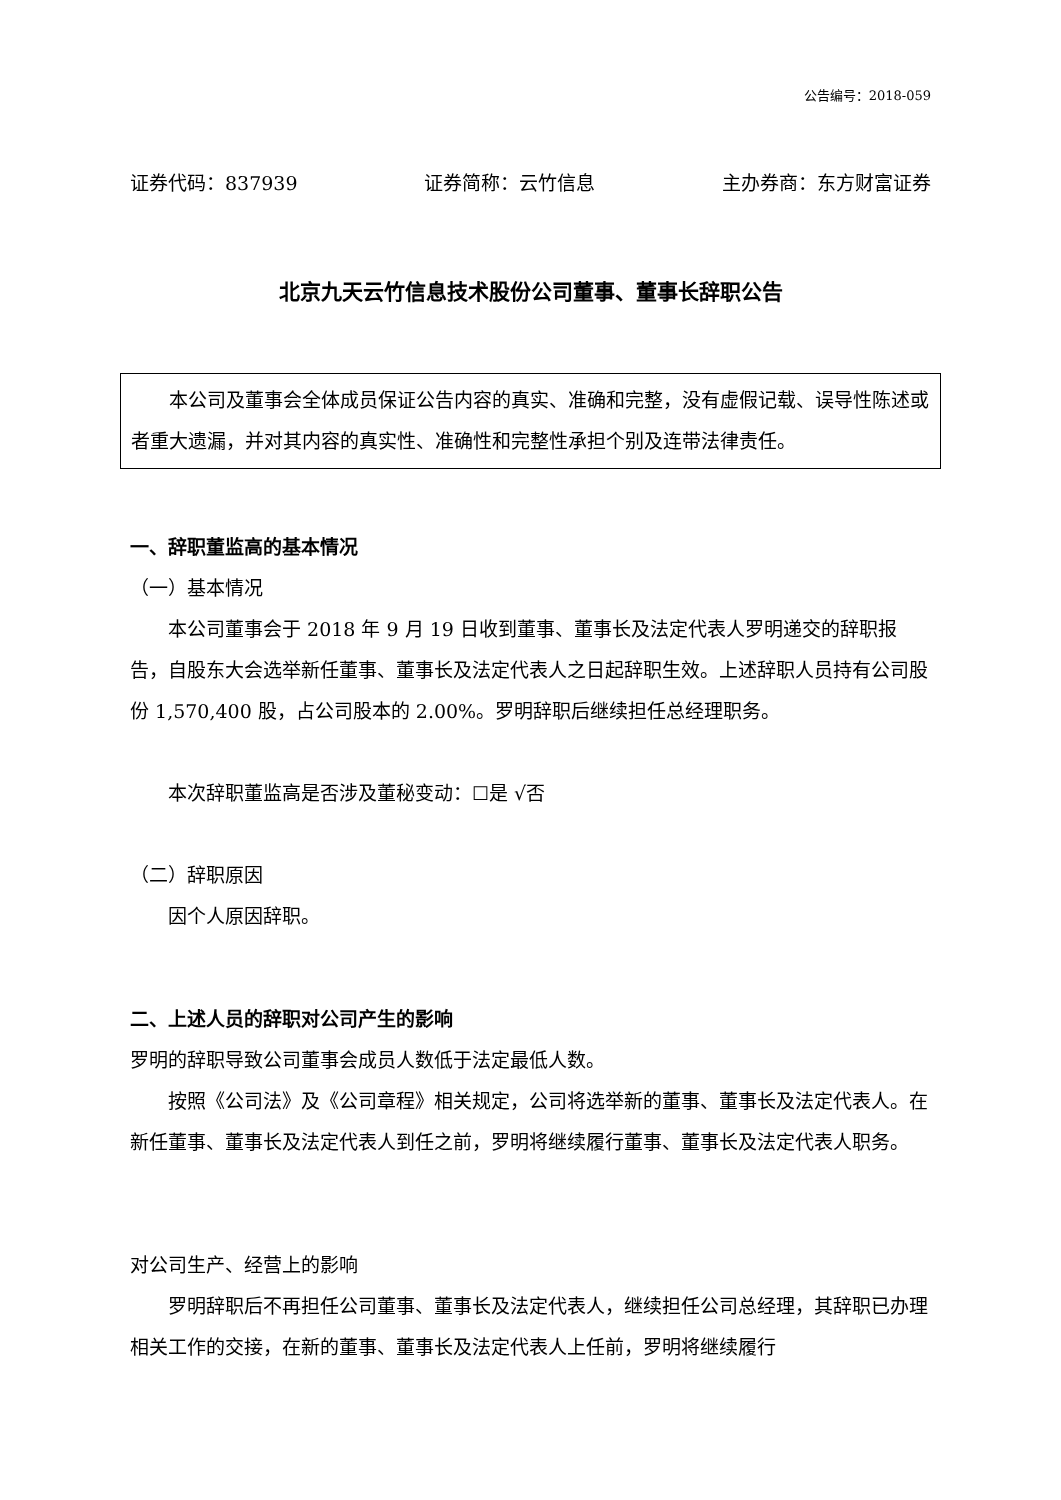公告编号：2018-059
证券代码：837939 证券简称：云竹信息 主办券商：东方财富证券
北京九天云竹信息技术股份公司董事、董事长辞职公告
本公司及董事会全体成员保证公告内容的真实、准确和完整，没有虚假记载、误导性陈述或者重大遗漏，并对其内容的真实性、准确性和完整性承担个别及连带法律责任。
一、辞职董监高的基本情况
（一）基本情况
本公司董事会于 2018 年 9 月 19 日收到董事、董事长及法定代表人罗明递交的辞职报告，自股东大会选举新任董事、董事长及法定代表人之日起辞职生效。上述辞职人员持有公司股份 1,570,400 股，占公司股本的 2.00%。罗明辞职后继续担任总经理职务。
本次辞职董监高是否涉及董秘变动：☐是 √否
（二）辞职原因
因个人原因辞职。
二、上述人员的辞职对公司产生的影响
罗明的辞职导致公司董事会成员人数低于法定最低人数。
按照《公司法》及《公司章程》相关规定，公司将选举新的董事、董事长及法定代表人。在新任董事、董事长及法定代表人到任之前，罗明将继续履行董事、董事长及法定代表人职务。
对公司生产、经营上的影响
罗明辞职后不再担任公司董事、董事长及法定代表人，继续担任公司总经理，其辞职已办理相关工作的交接，在新的董事、董事长及法定代表人上任前，罗明将继续履行